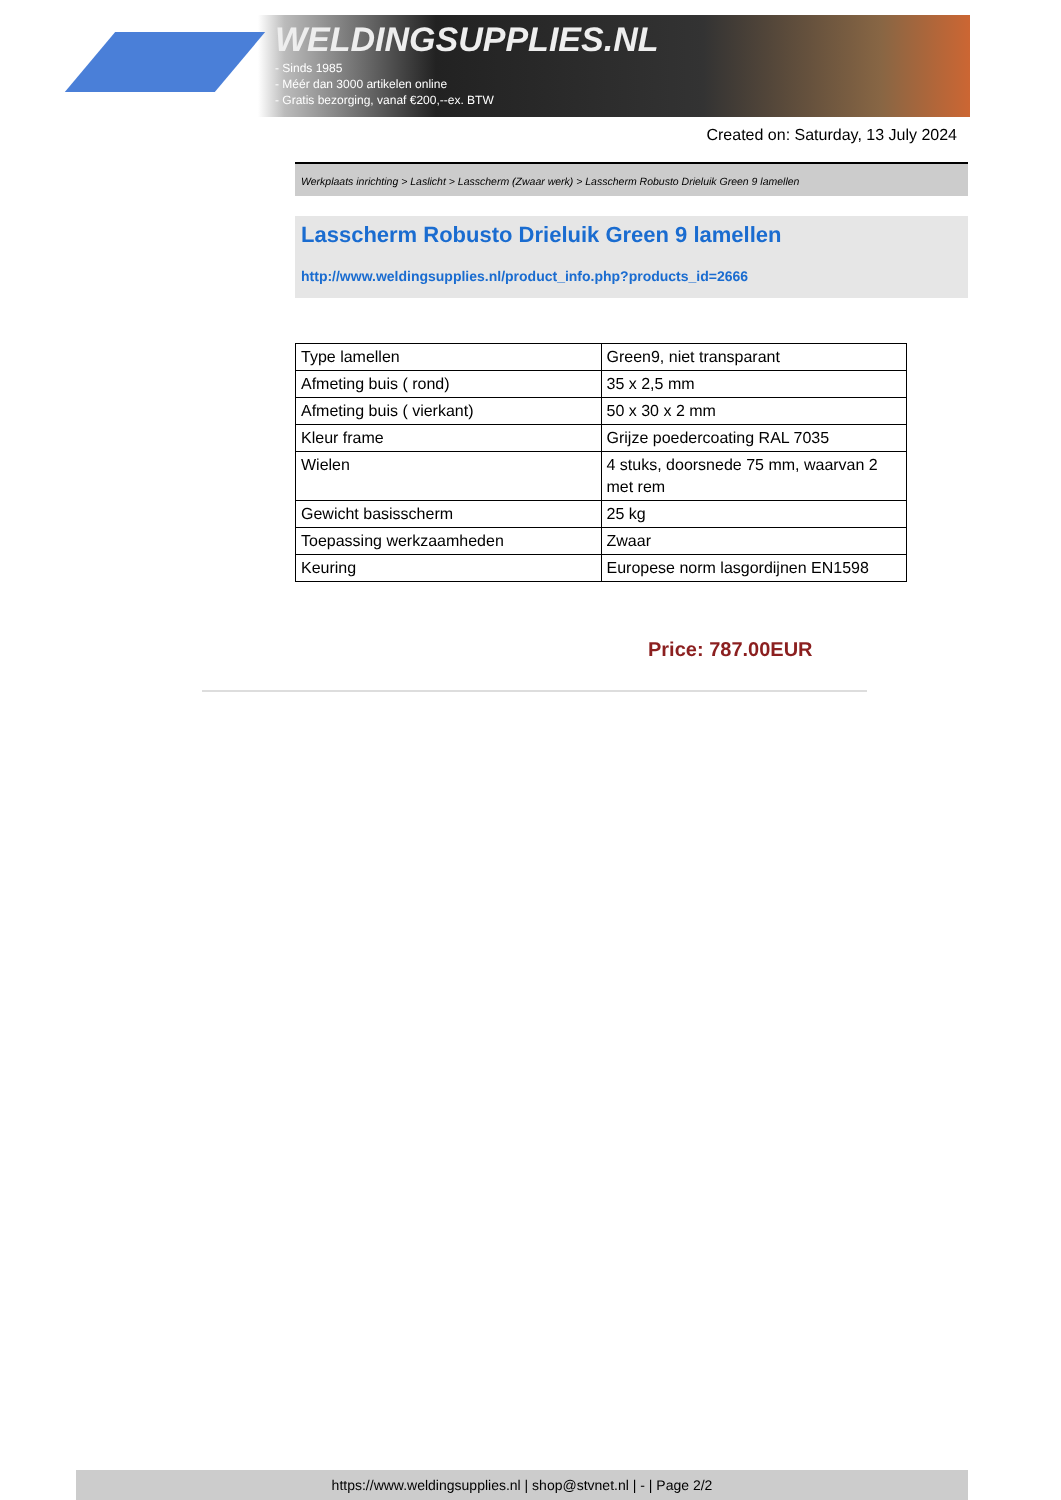WELDINGSUPPLIES.NL
- Sinds 1985
- Méér dan 3000 artikelen online
- Gratis bezorging, vanaf €200,--ex. BTW
Created on: Saturday, 13 July 2024
Werkplaats inrichting > Laslicht > Lasscherm (Zwaar werk) > Lasscherm Robusto Drieluik Green 9 lamellen
Lasscherm Robusto Drieluik Green 9 lamellen
http://www.weldingsupplies.nl/product_info.php?products_id=2666
| Type lamellen | Green9, niet transparant |
| Afmeting buis ( rond) | 35 x 2,5 mm |
| Afmeting buis ( vierkant) | 50 x 30 x 2 mm |
| Kleur frame | Grijze poedercoating RAL 7035 |
| Wielen | 4 stuks, doorsnede 75 mm, waarvan 2 met rem |
| Gewicht basisscherm | 25 kg |
| Toepassing werkzaamheden | Zwaar |
| Keuring | Europese norm lasgordijnen EN1598 |
Price: 787.00EUR
https://www.weldingsupplies.nl | shop@stvnet.nl | - | Page 2/2